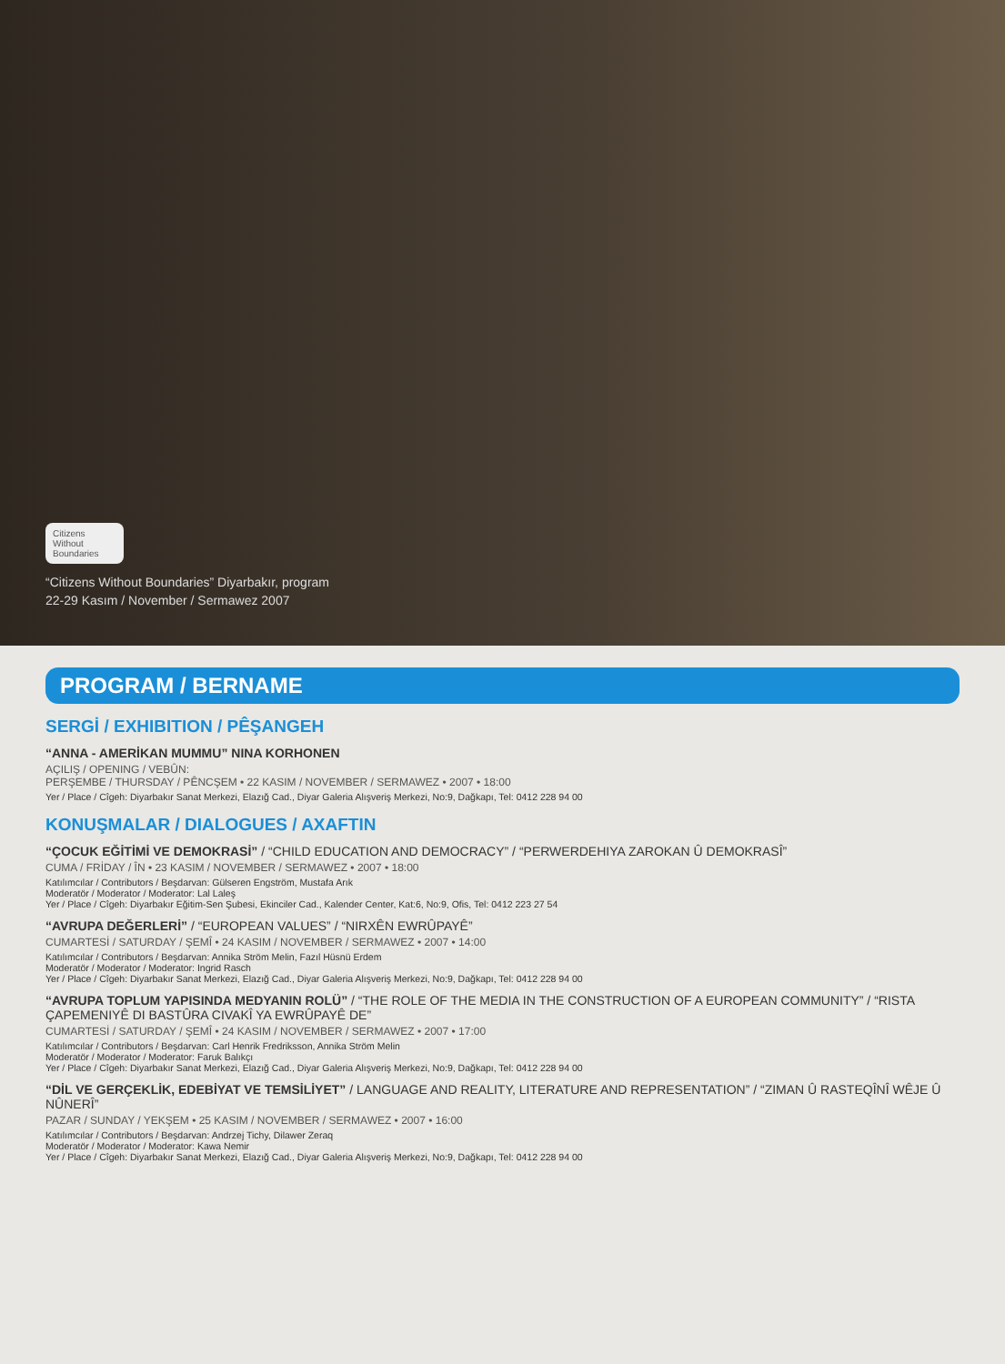Citizens Without Boundaries
“Citizens Without Boundaries” Diyarbakır, program
22-29 Kasım / November / Sermawez 2007
PROGRAM / BERNAME
SERGİ / EXHIBITION / PÊŞANGEH
“ANNA - AMERİKAN MUMMU” NINA KORHONEN
AÇILIŞ / OPENING / VEBÛN:
PERŞEMBE / THURSDAY / PÊNCŞEM • 22 KASIM / NOVEMBER / SERMAWEZ • 2007 • 18:00
Yer / Place / Cîgeh: Diyarbakır Sanat Merkezi, Elazığ Cad., Diyar Galeria Alışveriş Merkezi, No:9, Dağkapı, Tel: 0412 228 94 00
KONUŞMALAR / DIALOGUES / AXAFTIN
“ÇOCUK EĞİTİMİ VE DEMOKRASİ” / “CHILD EDUCATION AND DEMOCRACY” / “PERWERDEHIYA ZAROKAN Û DEMOKRASÎ”
CUMA / FRİDAY / ÎN • 23 KASIM / NOVEMBER / SERMAWEZ • 2007 • 18:00
Katılımcılar / Contributors / Beşdarvan: Gülseren Engström, Mustafa Arık
Moderatör / Moderator / Moderator: Lal Laleş
Yer / Place / Cîgeh: Diyarbakır Eğitim-Sen Şubesi, Ekinciler Cad., Kalender Center, Kat:6, No:9, Ofis, Tel: 0412 223 27 54
“AVRUPA DEĞERLERİ” / “EUROPEAN VALUES” / “NIRXÊN EWRÛPAYÊ”
CUMARTESİ / SATURDAY / ŞEMÎ • 24 KASIM / NOVEMBER / SERMAWEZ • 2007 • 14:00
Katılımcılar / Contributors / Beşdarvan: Annika Ström Melin, Fazıl Hüsnü Erdem
Moderatör / Moderator / Moderator: Ingrid Rasch
Yer / Place / Cîgeh: Diyarbakır Sanat Merkezi, Elazığ Cad., Diyar Galeria Alışveriş Merkezi, No:9, Dağkapı, Tel: 0412 228 94 00
“AVRUPA TOPLUM YAPISINDA MEDYANIN ROLÜ” / “THE ROLE OF THE MEDIA IN THE CONSTRUCTION OF A EUROPEAN COMMUNITY” / “RISTA ÇAPEMENIYÊ DI BASTÛRA CIVAKÎ YA EWRÛPAYÊ DE”
CUMARTESİ / SATURDAY / ŞEMÎ • 24 KASIM / NOVEMBER / SERMAWEZ • 2007 • 17:00
Katılımcılar / Contributors / Beşdarvan: Carl Henrik Fredriksson, Annika Ström Melin
Moderatör / Moderator / Moderator: Faruk Balıkçı
Yer / Place / Cîgeh: Diyarbakır Sanat Merkezi, Elazığ Cad., Diyar Galeria Alışveriş Merkezi, No:9, Dağkapı, Tel: 0412 228 94 00
“DİL VE GERÇEKLİK, EDEBİYAT VE TEMSİLİYET” / LANGUAGE AND REALITY, LITERATURE AND REPRESENTATION” / “ZIMAN Û RASTEQÎNÎ WÊJE Û NÛNERÎ”
PAZAR / SUNDAY / YEKŞEM • 25 KASIM / NOVEMBER / SERMAWEZ • 2007 • 16:00
Katılımcılar / Contributors / Beşdarvan: Andrzej Tichy, Dilawer Zeraq
Moderatör / Moderator / Moderator: Kawa Nemir
Yer / Place / Cîgeh: Diyarbakır Sanat Merkezi, Elazığ Cad., Diyar Galeria Alışveriş Merkezi, No:9, Dağkapı, Tel: 0412 228 94 00